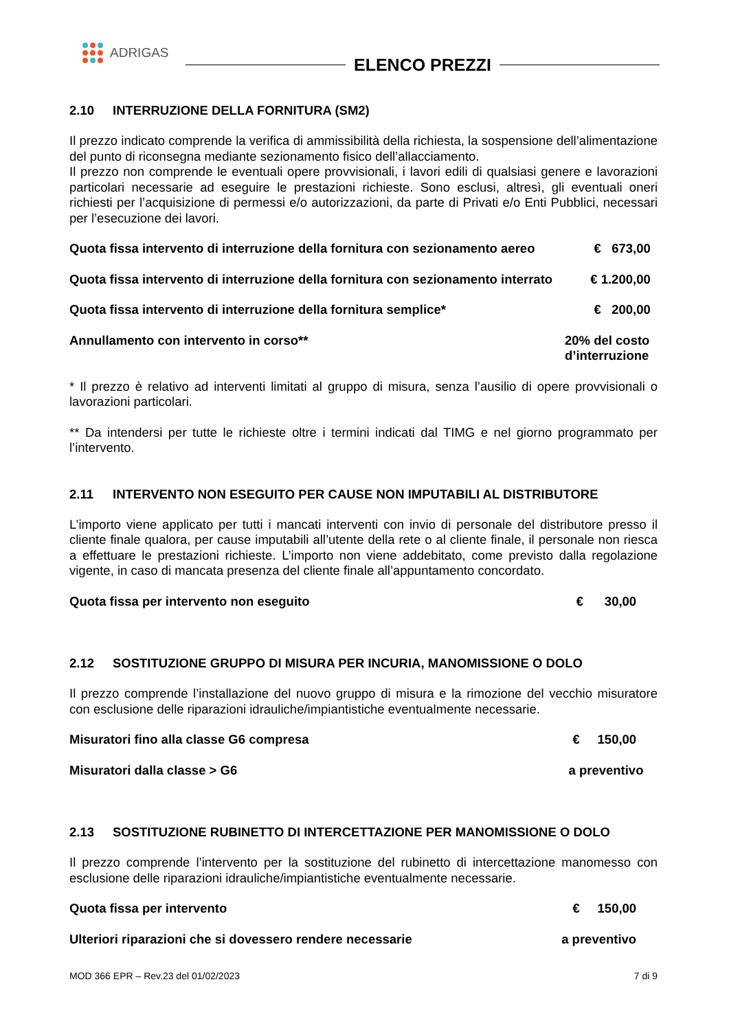ADRIGAS
ELENCO PREZZI
2.10 INTERRUZIONE DELLA FORNITURA (SM2)
Il prezzo indicato comprende la verifica di ammissibilità della richiesta, la sospensione dell’alimentazione del punto di riconsegna mediante sezionamento fisico dell’allacciamento.
Il prezzo non comprende le eventuali opere provvisionali, i lavori edili di qualsiasi genere e lavorazioni particolari necessarie ad eseguire le prestazioni richieste. Sono esclusi, altresì, gli eventuali oneri richiesti per l’acquisizione di permessi e/o autorizzazioni, da parte di Privati e/o Enti Pubblici, necessari per l’esecuzione dei lavori.
Quota fissa intervento di interruzione della fornitura con sezionamento aereo
€ 673,00
Quota fissa intervento di interruzione della fornitura con sezionamento interrato
€ 1.200,00
Quota fissa intervento di interruzione della fornitura semplice*
€ 200,00
Annullamento con intervento in corso**
20% del costo d’interruzione
* Il prezzo è relativo ad interventi limitati al gruppo di misura, senza l’ausilio di opere provvisionali o lavorazioni particolari.
** Da intendersi per tutte le richieste oltre i termini indicati dal TIMG e nel giorno programmato per l’intervento.
2.11 INTERVENTO NON ESEGUITO PER CAUSE NON IMPUTABILI AL DISTRIBUTORE
L’importo viene applicato per tutti i mancati interventi con invio di personale del distributore presso il cliente finale qualora, per cause imputabili all’utente della rete o al cliente finale, il personale non riesca a effettuare le prestazioni richieste. L’importo non viene addebitato, come previsto dalla regolazione vigente, in caso di mancata presenza del cliente finale all’appuntamento concordato.
Quota fissa per intervento non eseguito
€ 30,00
2.12 SOSTITUZIONE GRUPPO DI MISURA PER INCURIA, MANOMISSIONE O DOLO
Il prezzo comprende l’installazione del nuovo gruppo di misura e la rimozione del vecchio misuratore con esclusione delle riparazioni idrauliche/impiantistiche eventualmente necessarie.
Misuratori fino alla classe G6 compresa
€ 150,00
Misuratori dalla classe > G6 a preventivo
2.13 SOSTITUZIONE RUBINETTO DI INTERCETTAZIONE PER MANOMISSIONE O DOLO
Il prezzo comprende l’intervento per la sostituzione del rubinetto di intercettazione manomesso con esclusione delle riparazioni idrauliche/impiantistiche eventualmente necessarie.
Quota fissa per intervento € 150,00
Ulteriori riparazioni che si dovessero rendere necessarie
a preventivo
MOD 366 EPR – Rev.23 del 01/02/2023 7 di 9